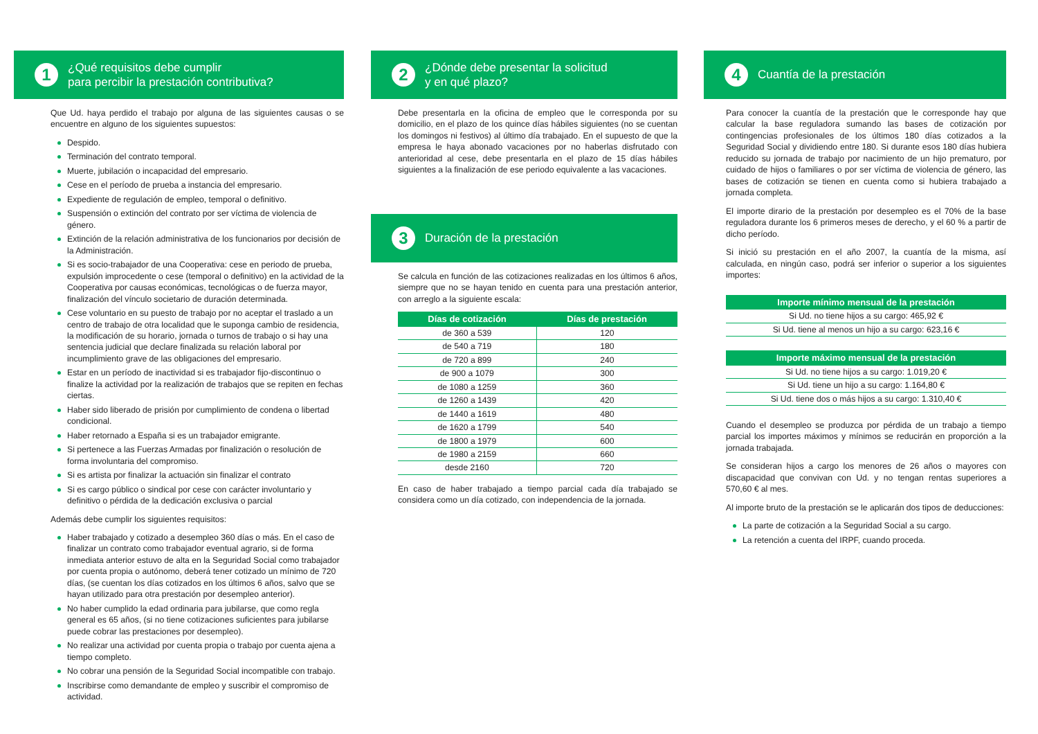1
¿Qué requisitos debe cumplir
para percibir la prestación contributiva?
Que Ud. haya perdido el trabajo por alguna de las siguientes causas o se encuentre en alguno de los siguientes supuestos:
Despido.
Terminación del contrato temporal.
Muerte, jubilación o incapacidad del empresario.
Cese en el período de prueba a instancia del empresario.
Expediente de regulación de empleo, temporal o definitivo.
Suspensión o extinción del contrato por ser víctima de violencia de género.
Extinción de la relación administrativa de los funcionarios por decisión de la Administración.
Si es socio-trabajador de una Cooperativa: cese en periodo de prueba, expulsión improcedente o cese (temporal o definitivo) en la actividad de la Cooperativa por causas económicas, tecnológicas o de fuerza mayor, finalización del vínculo societario de duración determinada.
Cese voluntario en su puesto de trabajo por no aceptar el traslado a un centro de trabajo de otra localidad que le suponga cambio de residencia, la modificación de su horario, jornada o turnos de trabajo o si hay una sentencia judicial que declare finalizada su relación laboral por incumplimiento grave de las obligaciones del empresario.
Estar en un período de inactividad si es trabajador fijo-discontinuo o finalize la actividad por la realización de trabajos que se repiten en fechas ciertas.
Haber sido liberado de prisión por cumplimiento de condena o libertad condicional.
Haber retornado a España si es un trabajador emigrante.
Si pertenece a las Fuerzas Armadas por finalización o resolución de forma involuntaria del compromiso.
Si es artista por finalizar la actuación sin finalizar el contrato
Si es cargo público o sindical por cese con carácter involuntario y definitivo o pérdida de la dedicación exclusiva o parcial
Además debe cumplir los siguientes requisitos:
Haber trabajado y cotizado a desempleo 360 días o más. En el caso de finalizar un contrato como trabajador eventual agrario, si de forma inmediata anterior estuvo de alta en la Seguridad Social como trabajador por cuenta propia o autónomo, deberá tener cotizado un mínimo de 720 días, (se cuentan los días cotizados en los últimos 6 años, salvo que se hayan utilizado para otra prestación por desempleo anterior).
No haber cumplido la edad ordinaria para jubilarse, que como regla general es 65 años, (si no tiene cotizaciones suficientes para jubilarse puede cobrar las prestaciones por desempleo).
No realizar una actividad por cuenta propia o trabajo por cuenta ajena a tiempo completo.
No cobrar una pensión de la Seguridad Social incompatible con trabajo.
Inscribirse como demandante de empleo y suscribir el compromiso de actividad.
2
¿Dónde debe presentar la solicitud
y en qué plazo?
Debe presentarla en la oficina de empleo que le corresponda por su domicilio, en el plazo de los quince días hábiles siguientes (no se cuentan los domingos ni festivos) al último día trabajado. En el supuesto de que la empresa le haya abonado vacaciones por no haberlas disfrutado con anterioridad al cese, debe presentarla en el plazo de 15 días hábiles siguientes a la finalización de ese periodo equivalente a las vacaciones.
3
Duración de la prestación
Se calcula en función de las cotizaciones realizadas en los últimos 6 años, siempre que no se hayan tenido en cuenta para una prestación anterior, con arreglo a la siguiente escala:
| Días de cotización | Días de prestación |
| --- | --- |
| de 360 a 539 | 120 |
| de 540 a 719 | 180 |
| de 720 a 899 | 240 |
| de 900 a 1079 | 300 |
| de 1080 a 1259 | 360 |
| de 1260 a 1439 | 420 |
| de 1440 a 1619 | 480 |
| de 1620 a 1799 | 540 |
| de 1800 a 1979 | 600 |
| de 1980 a 2159 | 660 |
| desde 2160 | 720 |
En caso de haber trabajado a tiempo parcial cada día trabajado se considera como un día cotizado, con independencia de la jornada.
4
Cuantía de la prestación
Para conocer la cuantía de la prestación que le corresponde hay que calcular la base reguladora sumando las bases de cotización por contingencias profesionales de los últimos 180 días cotizados a la Seguridad Social y dividiendo entre 180. Si durante esos 180 días hubiera reducido su jornada de trabajo por nacimiento de un hijo prematuro, por cuidado de hijos o familiares o por ser víctima de violencia de género, las bases de cotización se tienen en cuenta como si hubiera trabajado a jornada completa.
El importe dirario de la prestación por desempleo es el 70% de la base reguladora durante los 6 primeros meses de derecho, y el 60 % a partir de dicho período.
Si inició su prestación en el año 2007, la cuantía de la misma, así calculada, en ningún caso, podrá ser inferior o superior a los siguientes importes:
| Importe mínimo mensual de la prestación |
| --- |
| Si Ud. no tiene hijos a su cargo: 465,92 € |
| Si Ud. tiene al menos un hijo a su cargo: 623,16 € |
| Importe máximo mensual de la prestación |
| --- |
| Si Ud. no tiene hijos a su cargo: 1.019,20 € |
| Si Ud. tiene un hijo a su cargo: 1.164,80 € |
| Si Ud. tiene dos o más hijos a su cargo: 1.310,40 € |
Cuando el desempleo se produzca por pérdida de un trabajo a tiempo parcial los importes máximos y mínimos se reducirán en proporción a la jornada trabajada.
Se consideran hijos a cargo los menores de 26 años o mayores con discapacidad que convivan con Ud. y no tengan rentas superiores a 570,60 € al mes.
Al importe bruto de la prestación se le aplicarán dos tipos de deducciones:
La parte de cotización a la Seguridad Social a su cargo.
La retención a cuenta del IRPF, cuando proceda.